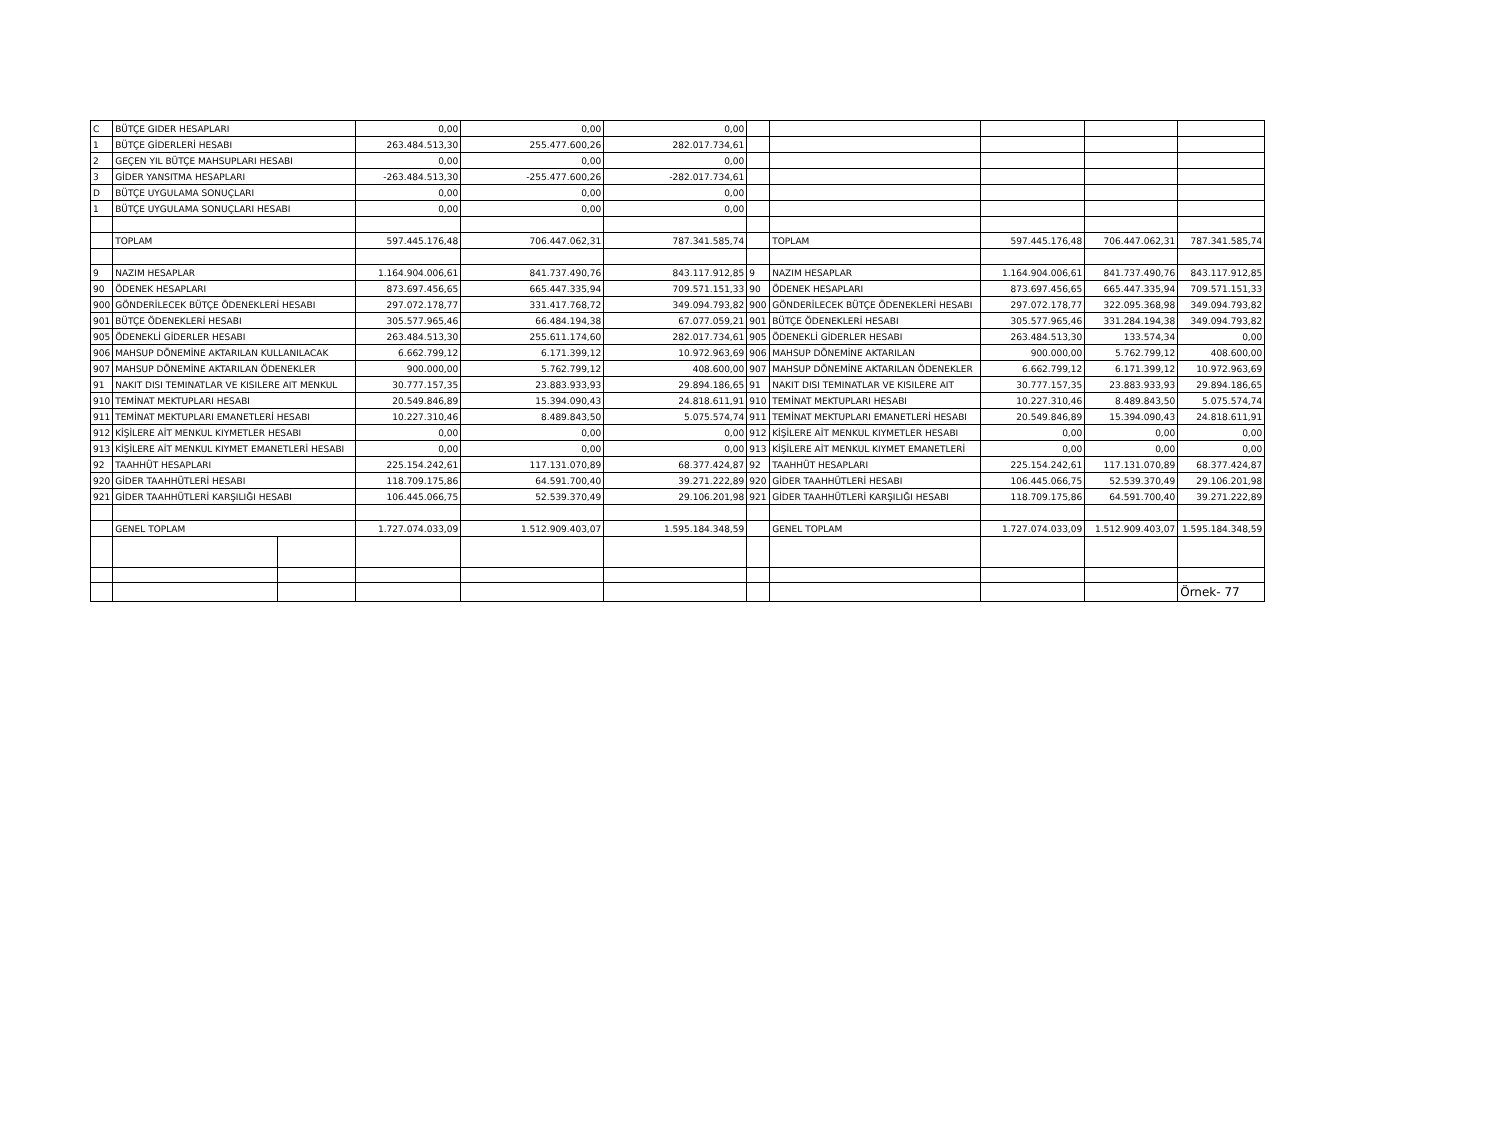| C | BÜTÇE GIDER HESAPLARI | | 0,00 | 0,00 | 0,00 | | | | | |
| 1 | BÜTÇE GİDERLERİ HESABI | | 263.484.513,30 | 255.477.600,26 | 282.017.734,61 | | | | | |
| 2 | GEÇEN YIL BÜTÇE MAHSUPLARI HESABI | | 0,00 | 0,00 | 0,00 | | | | | |
| 3 | GİDER YANSITMA HESAPLARI | | -263.484.513,30 | -255.477.600,26 | -282.017.734,61 | | | | | |
| D | BÜTÇE UYGULAMA SONUÇLARI | | 0,00 | 0,00 | 0,00 | | | | | |
| 1 | BÜTÇE UYGULAMA SONUÇLARI HESABI | | 0,00 | 0,00 | 0,00 | | | | | |
| | TOPLAM | | 597.445.176,48 | 706.447.062,31 | 787.341.585,74 | | TOPLAM | 597.445.176,48 | 706.447.062,31 | 787.341.585,74 |
| 9 | NAZIM HESAPLAR | | 1.164.904.006,61 | 841.737.490,76 | 843.117.912,85 | 9 | NAZIM HESAPLAR | 1.164.904.006,61 | 841.737.490,76 | 843.117.912,85 |
| 90 | ÖDENEK HESAPLARI | | 873.697.456,65 | 665.447.335,94 | 709.571.151,33 | 90 | ÖDENEK HESAPLARI | 873.697.456,65 | 665.447.335,94 | 709.571.151,33 |
| 900 | GÖNDERİLECEK BÜTÇE ÖDENEKLERİ HESABI | | 297.072.178,77 | 331.417.768,72 | 349.094.793,82 | 900 | GÖNDERİLECEK BÜTÇE ÖDENEKLERİ HESABI | 297.072.178,77 | 322.095.368,98 | 349.094.793,82 |
| 901 | BÜTÇE ÖDENEKLERİ HESABI | | 305.577.965,46 | 66.484.194,38 | 67.077.059,21 | 901 | BÜTÇE ÖDENEKLERİ HESABI | 305.577.965,46 | 331.284.194,38 | 349.094.793,82 |
| 905 | ÖDENEKLİ GİDERLER HESABI | | 263.484.513,30 | 255.611.174,60 | 282.017.734,61 | 905 | ÖDENEKLİ GİDERLER HESABI | 263.484.513,30 | 133.574,34 | 0,00 |
| 906 | MAHSUP DÖNEMİNE AKTARILAN KULLANILACAK | | 6.662.799,12 | 6.171.399,12 | 10.972.963,69 | 906 | MAHSUP DÖNEMİNE AKTARILAN | 900.000,00 | 5.762.799,12 | 408.600,00 |
| 907 | MAHSUP DÖNEMİNE AKTARILAN ÖDENEKLER | | 900.000,00 | 5.762.799,12 | 408.600,00 | 907 | MAHSUP DÖNEMİNE AKTARILAN ÖDENEKLER | 6.662.799,12 | 6.171.399,12 | 10.972.963,69 |
| 91 | NAKIT DISI TEMINATLAR VE KISILERE AIT MENKUL | | 30.777.157,35 | 23.883.933,93 | 29.894.186,65 | 91 | NAKIT DISI TEMINATLAR VE KISILERE AIT | 30.777.157,35 | 23.883.933,93 | 29.894.186,65 |
| 910 | TEMİNAT MEKTUPLARI HESABI | | 20.549.846,89 | 15.394.090,43 | 24.818.611,91 | 910 | TEMİNAT MEKTUPLARI HESABI | 10.227.310,46 | 8.489.843,50 | 5.075.574,74 |
| 911 | TEMİNAT MEKTUPLARI EMANETLERİ HESABI | | 10.227.310,46 | 8.489.843,50 | 5.075.574,74 | 911 | TEMİNAT MEKTUPLARI EMANETLERİ HESABI | 20.549.846,89 | 15.394.090,43 | 24.818.611,91 |
| 912 | KİŞİLERE AİT MENKUL KIYMETLER HESABI | | 0,00 | 0,00 | 0,00 | 912 | KİŞİLERE AİT MENKUL KIYMETLER HESABI | 0,00 | 0,00 | 0,00 |
| 913 | KİŞİLERE AİT MENKUL KIYMET EMANETLERİ HESABI | | 0,00 | 0,00 | 0,00 | 913 | KİŞİLERE AİT MENKUL KIYMET EMANETLERİ | 0,00 | 0,00 | 0,00 |
| 92 | TAAHHÜT HESAPLARI | | 225.154.242,61 | 117.131.070,89 | 68.377.424,87 | 92 | TAAHHÜT HESAPLARI | 225.154.242,61 | 117.131.070,89 | 68.377.424,87 |
| 920 | GİDER TAAHHÜTLERİ HESABI | | 118.709.175,86 | 64.591.700,40 | 39.271.222,89 | 920 | GİDER TAAHHÜTLERİ HESABI | 106.445.066,75 | 52.539.370,49 | 29.106.201,98 |
| 921 | GİDER TAAHHÜTLERİ KARŞILIĞI HESABI | | 106.445.066,75 | 52.539.370,49 | 29.106.201,98 | 921 | GİDER TAAHHÜTLERİ KARŞILIĞI HESABI | 118.709.175,86 | 64.591.700,40 | 39.271.222,89 |
| | GENEL TOPLAM | | 1.727.074.033,09 | 1.512.909.403,07 | 1.595.184.348,59 | | GENEL TOPLAM | 1.727.074.033,09 | 1.512.909.403,07 | 1.595.184.348,59 |
| | | | | | | | | | | Örnek- 77 |